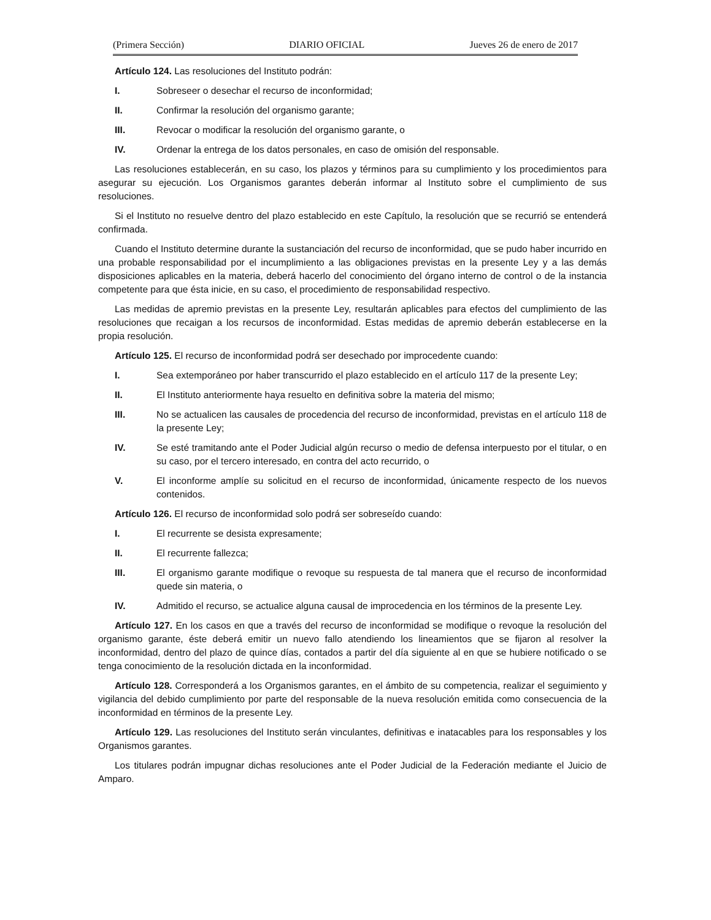(Primera Sección) DIARIO OFICIAL Jueves 26 de enero de 2017
Artículo 124. Las resoluciones del Instituto podrán:
I. Sobreseer o desechar el recurso de inconformidad;
II. Confirmar la resolución del organismo garante;
III. Revocar o modificar la resolución del organismo garante, o
IV. Ordenar la entrega de los datos personales, en caso de omisión del responsable.
Las resoluciones establecerán, en su caso, los plazos y términos para su cumplimiento y los procedimientos para asegurar su ejecución. Los Organismos garantes deberán informar al Instituto sobre el cumplimiento de sus resoluciones.
Si el Instituto no resuelve dentro del plazo establecido en este Capítulo, la resolución que se recurrió se entenderá confirmada.
Cuando el Instituto determine durante la sustanciación del recurso de inconformidad, que se pudo haber incurrido en una probable responsabilidad por el incumplimiento a las obligaciones previstas en la presente Ley y a las demás disposiciones aplicables en la materia, deberá hacerlo del conocimiento del órgano interno de control o de la instancia competente para que ésta inicie, en su caso, el procedimiento de responsabilidad respectivo.
Las medidas de apremio previstas en la presente Ley, resultarán aplicables para efectos del cumplimiento de las resoluciones que recaigan a los recursos de inconformidad. Estas medidas de apremio deberán establecerse en la propia resolución.
Artículo 125. El recurso de inconformidad podrá ser desechado por improcedente cuando:
I. Sea extemporáneo por haber transcurrido el plazo establecido en el artículo 117 de la presente Ley;
II. El Instituto anteriormente haya resuelto en definitiva sobre la materia del mismo;
III. No se actualicen las causales de procedencia del recurso de inconformidad, previstas en el artículo 118 de la presente Ley;
IV. Se esté tramitando ante el Poder Judicial algún recurso o medio de defensa interpuesto por el titular, o en su caso, por el tercero interesado, en contra del acto recurrido, o
V. El inconforme amplíe su solicitud en el recurso de inconformidad, únicamente respecto de los nuevos contenidos.
Artículo 126. El recurso de inconformidad solo podrá ser sobreseído cuando:
I. El recurrente se desista expresamente;
II. El recurrente fallezca;
III. El organismo garante modifique o revoque su respuesta de tal manera que el recurso de inconformidad quede sin materia, o
IV. Admitido el recurso, se actualice alguna causal de improcedencia en los términos de la presente Ley.
Artículo 127. En los casos en que a través del recurso de inconformidad se modifique o revoque la resolución del organismo garante, éste deberá emitir un nuevo fallo atendiendo los lineamientos que se fijaron al resolver la inconformidad, dentro del plazo de quince días, contados a partir del día siguiente al en que se hubiere notificado o se tenga conocimiento de la resolución dictada en la inconformidad.
Artículo 128. Corresponderá a los Organismos garantes, en el ámbito de su competencia, realizar el seguimiento y vigilancia del debido cumplimiento por parte del responsable de la nueva resolución emitida como consecuencia de la inconformidad en términos de la presente Ley.
Artículo 129. Las resoluciones del Instituto serán vinculantes, definitivas e inatacables para los responsables y los Organismos garantes.
Los titulares podrán impugnar dichas resoluciones ante el Poder Judicial de la Federación mediante el Juicio de Amparo.